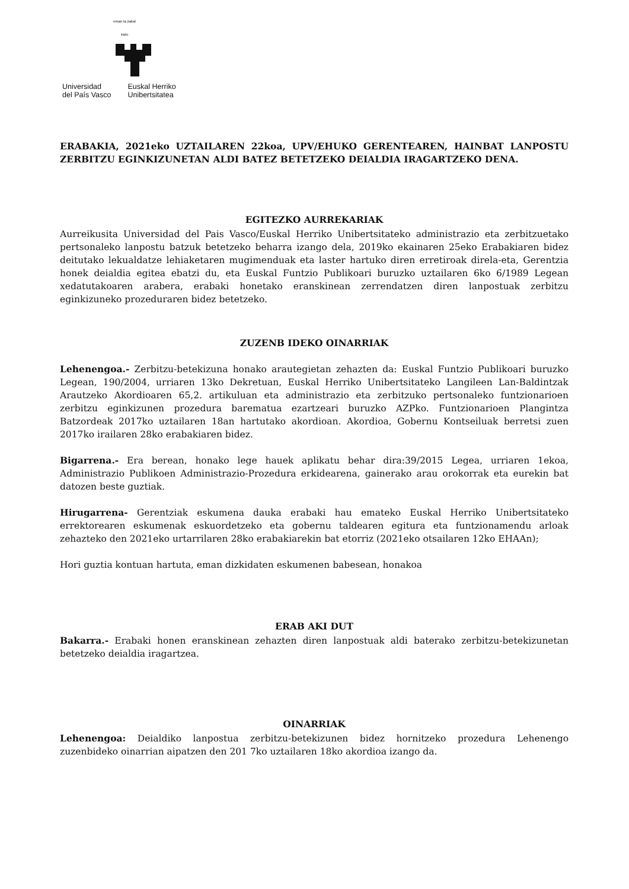eman ta zabal zazu
Universidad
del País Vasco
Euskal Herriko
Unibertsitatea
ERABAKIA, 2021eko UZTAILAREN 22koa, UPV/EHUKO GERENTEAREN, HAINBAT LANPOSTU ZERBITZU EGINKIZUNETAN ALDI BATEZ BETETZEKO DEIALDIA IRAGARTZEKO DENA.
EGITEZKO AURREKARIAK
Aurreikusita Universidad del Pais Vasco/Euskal Herriko Unibertsitateko administrazio eta zerbitzuetako pertsonaleko lanpostu batzuk betetzeko beharra izango dela, 2019ko ekainaren 25eko Erabakiaren bidez deitutako lekualdatze lehiaketaren mugimenduak eta laster hartuko diren erretiroak direla-eta, Gerentzia honek deialdia egitea ebatzi du, eta Euskal Funtzio Publikoari buruzko uztailaren 6ko 6/1989 Legean xedatutakoaren arabera, erabaki honetako eranskinean zerrendatzen diren lanpostuak zerbitzu eginkizuneko prozeduraren bidez betetzeko.
ZUZENB IDEKO OINARRIAK
Lehenengoa.- Zerbitzu-betekizuna honako arautegietan zehazten da: Euskal Funtzio Publikoari buruzko Legean, 190/2004, urriaren 13ko Dekretuan, Euskal Herriko Unibertsitateko Langileen Lan-Baldintzak Arautzeko Akordioaren 65,2. artikuluan eta administrazio eta zerbitzuko pertsonaleko funtzionarioen zerbitzu eginkizunen prozedura barematua ezartzeari buruzko AZPko. Funtzionarioen Plangintza Batzordeak 2017ko uztailaren 18an hartutako akordioan. Akordioa, Gobernu Kontseiluak berretsi zuen 2017ko irailaren 28ko erabakiaren bidez.
Bigarrena.- Era berean, honako lege hauek aplikatu behar dira:39/2015 Legea, urriaren 1ekoa, Administrazio Publikoen Administrazio-Prozedura erkidearena, gainerako arau orokorrak eta eurekin bat datozen beste guztiak.
Hirugarrena- Gerentziak eskumena dauka erabaki hau emateko Euskal Herriko Unibertsitateko errektorearen eskumenak eskuordetzeko eta gobernu taldearen egitura eta funtzionamendu arloak zehazteko den 2021eko urtarrilaren 28ko erabakiarekin bat etorriz (2021eko otsailaren 12ko EHAAn);
Hori guztia kontuan hartuta, eman dizkidaten eskumenen babesean, honakoa
ERAB AKI DUT
Bakarra.- Erabaki honen eranskinean zehazten diren lanpostuak aldi baterako zerbitzu-betekizunetan betetzeko deialdia iragartzea.
OINARRIAK
Lehenengoa: Deialdiko lanpostua zerbitzu-betekizunen bidez hornitzeko prozedura Lehenengo zuzenbideko oinarrian aipatzen den 201 7ko uztailaren 18ko akordioa izango da.